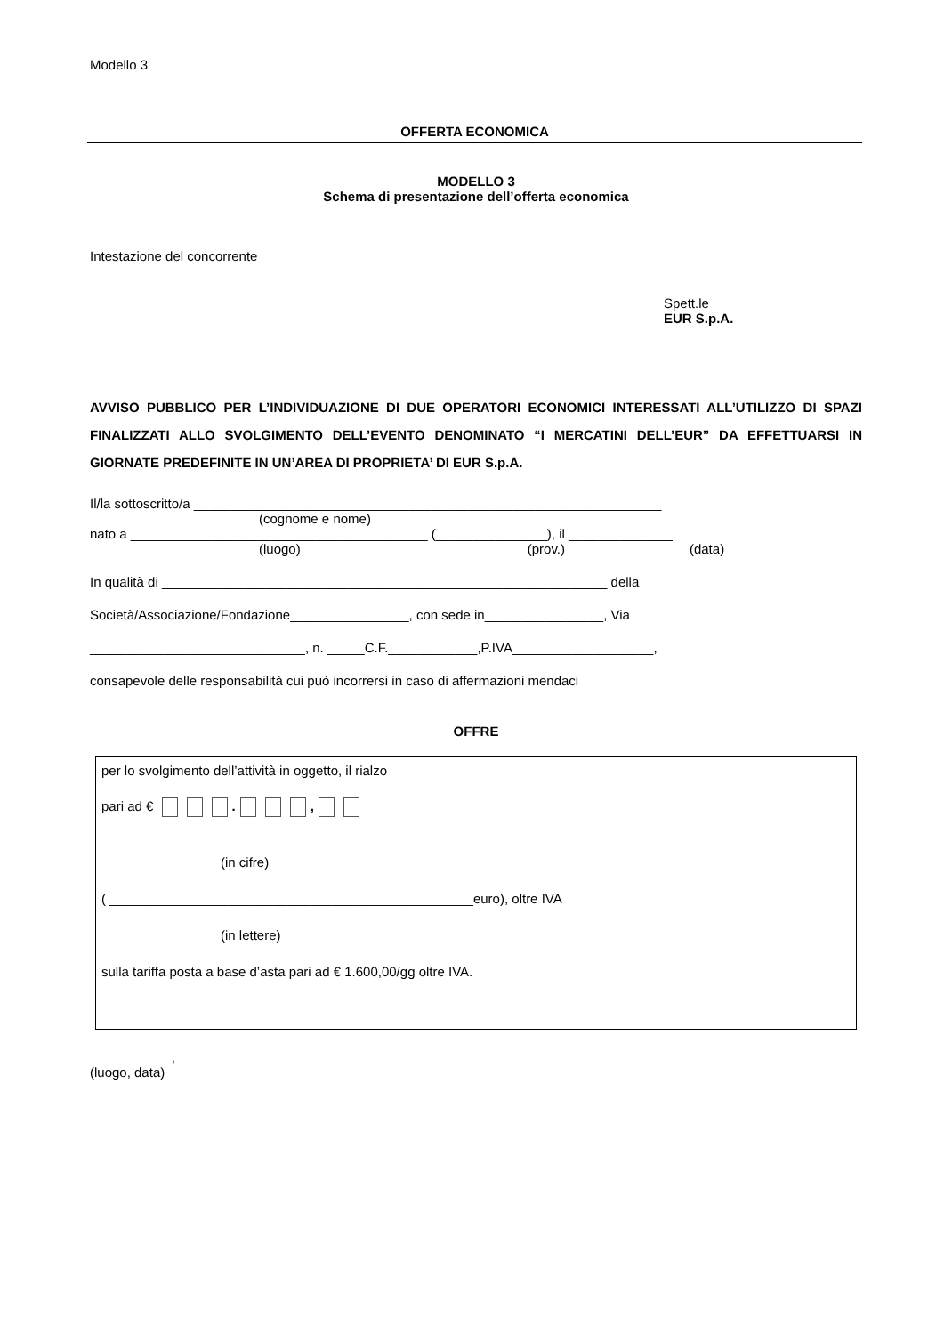Modello 3
OFFERTA ECONOMICA
MODELLO 3
Schema di presentazione dell’offerta economica
Intestazione del concorrente
Spett.le
EUR S.p.A.
AVVISO PUBBLICO PER L’INDIVIDUAZIONE DI DUE OPERATORI ECONOMICI INTERESSATI ALL’UTILIZZO DI SPAZI FINALIZZATI ALLO SVOLGIMENTO DELL’EVENTO DENOMINATO “I MERCATINI DELL’EUR” DA EFFETTUARSI IN GIORNATE PREDEFINITE IN UN’AREA DI PROPRIETA’ DI EUR S.p.A.
Il/la sottoscritto/a _______________________________________________________________
(cognome e nome)
nato a ________________________________________ (_______________), il ______________
(luogo) (prov.) (data)
In qualità di ____________________________________________________________ della
Società/Associazione/Fondazione________________, con sede in________________, Via
_____________________________, n. _____C.F.____________,P.IVA___________________,
consapevole delle responsabilità cui può incorrersi in caso di affermazioni mendaci
OFFRE
per lo svolgimento dell’attività in oggetto, il rialzo
pari ad € . ,
(in cifre)
( _________________________________________________euro), oltre IVA
(in lettere)
sulla tariffa posta a base d’asta pari ad € 1.600,00/gg oltre IVA.
___________, _______________
(luogo, data)